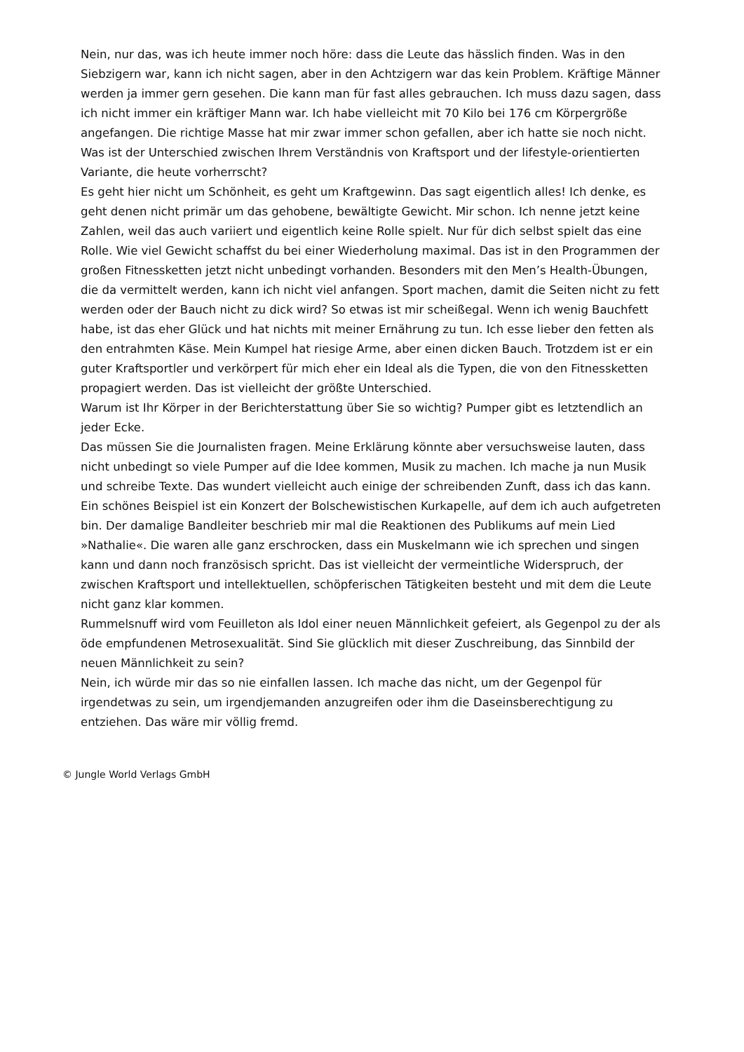Nein, nur das, was ich heute immer noch höre: dass die Leute das hässlich finden. Was in den Siebzigern war, kann ich nicht sagen, aber in den Achtzigern war das kein Problem. Kräftige Männer werden ja immer gern gesehen. Die kann man für fast alles gebrauchen. Ich muss dazu sagen, dass ich nicht immer ein kräftiger Mann war. Ich habe vielleicht mit 70 Kilo bei 176 cm Körpergröße angefangen. Die richtige Masse hat mir zwar immer schon gefallen, aber ich hatte sie noch nicht.
Was ist der Unterschied zwischen Ihrem Verständnis von Kraftsport und der lifestyle-orientierten Variante, die heute vorherrscht?
Es geht hier nicht um Schönheit, es geht um Kraftgewinn. Das sagt eigentlich alles! Ich denke, es geht denen nicht primär um das gehobene, bewältigte Gewicht. Mir schon. Ich nenne jetzt keine Zahlen, weil das auch variiert und eigentlich keine Rolle spielt. Nur für dich selbst spielt das eine Rolle. Wie viel Gewicht schaffst du bei einer Wiederholung maximal. Das ist in den Programmen der großen Fitnessketten jetzt nicht unbedingt vorhanden. Besonders mit den Men’s Health-Übungen, die da vermittelt werden, kann ich nicht viel anfangen. Sport machen, damit die Seiten nicht zu fett werden oder der Bauch nicht zu dick wird? So etwas ist mir scheißegal. Wenn ich wenig Bauchfett habe, ist das eher Glück und hat nichts mit meiner Ernährung zu tun. Ich esse lieber den fetten als den entrahmten Käse. Mein Kumpel hat riesige Arme, aber einen dicken Bauch. Trotzdem ist er ein guter Kraftsportler und verkörpert für mich eher ein Ideal als die Typen, die von den Fitnessketten propagiert werden. Das ist vielleicht der größte Unterschied.
Warum ist Ihr Körper in der Berichterstattung über Sie so wichtig? Pumper gibt es letztendlich an jeder Ecke.
Das müssen Sie die Journalisten fragen. Meine Erklärung könnte aber versuchsweise lauten, dass nicht unbedingt so viele Pumper auf die Idee kommen, Musik zu machen. Ich mache ja nun Musik und schreibe Texte. Das wundert vielleicht auch einige der schreibenden Zunft, dass ich das kann. Ein schönes Beispiel ist ein Konzert der Bolschewistischen Kurkapelle, auf dem ich auch aufgetreten bin. Der damalige Bandleiter beschrieb mir mal die Reaktionen des Publikums auf mein Lied »Nathalie«. Die waren alle ganz erschrocken, dass ein Muskelmann wie ich sprechen und singen kann und dann noch französisch spricht. Das ist vielleicht der vermeintliche Widerspruch, der zwischen Kraftsport und intellektuellen, schöpferischen Tätigkeiten besteht und mit dem die Leute nicht ganz klar kommen.
Rummelsnuff wird vom Feuilleton als Idol einer neuen Männlichkeit gefeiert, als Gegenpol zu der als öde empfundenen Metrosexualität. Sind Sie glücklich mit dieser Zuschreibung, das Sinnbild der neuen Männlichkeit zu sein?
Nein, ich würde mir das so nie einfallen lassen. Ich mache das nicht, um der Gegenpol für irgendetwas zu sein, um irgendjemanden anzugreifen oder ihm die Daseinsberechtigung zu entziehen. Das wäre mir völlig fremd.
© Jungle World Verlags GmbH